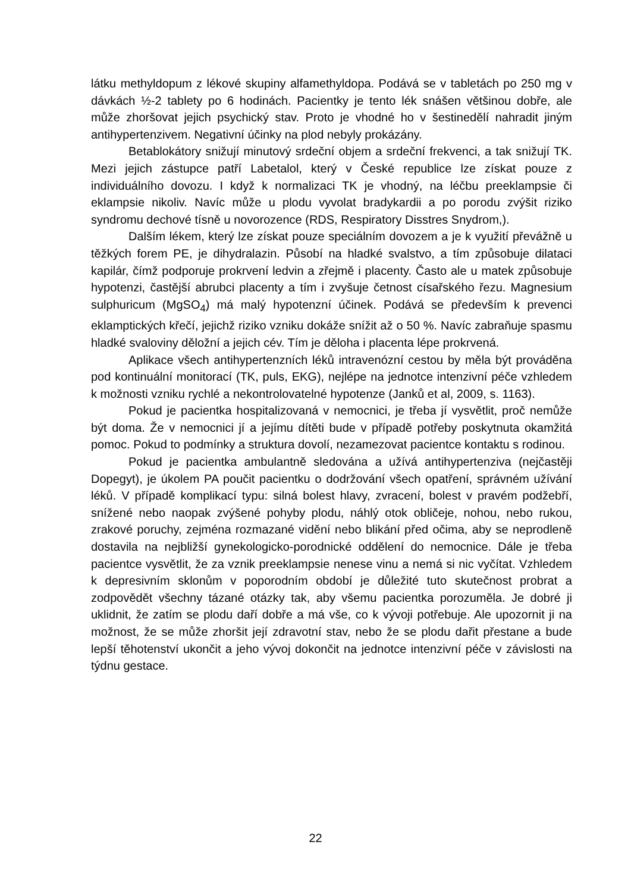látku methyldopum z lékové skupiny alfamethyldopa. Podává se v tabletách po 250 mg v dávkách ½-2 tablety po 6 hodinách. Pacientky je tento lék snášen většinou dobře, ale může zhoršovat jejich psychický stav. Proto je vhodné ho v šestinedělí nahradit jiným antihypertenzivem. Negativní účinky na plod nebyly prokázány.
Betablokátory snižují minutový srdeční objem a srdeční frekvenci, a tak snižují TK. Mezi jejich zástupce patří Labetalol, který v České republice lze získat pouze z individuálního dovozu. I když k normalizaci TK je vhodný, na léčbu preeklampsie či eklampsie nikoliv. Navíc může u plodu vyvolat bradykardii a po porodu zvýšit riziko syndromu dechové tísně u novorozence (RDS, Respiratory Disstres Snydrom,).
Dalším lékem, který lze získat pouze speciálním dovozem a je k využití převážně u těžkých forem PE, je dihydralazin. Působí na hladké svalstvo, a tím způsobuje dilataci kapilár, čímž podporuje prokrvení ledvin a zřejmě i placenty. Často ale u matek způsobuje hypotenzi, častější abrubci placenty a tím i zvyšuje četnost císařského řezu. Magnesium sulphuricum (MgSO<sub>4</sub>) má malý hypotenzní účinek. Podává se především k prevenci eklamptických křečí, jejichž riziko vzniku dokáže snížit až o 50 %. Navíc zabraňuje spasmu hladké svaloviny děložní a jejich cév. Tím je děloha i placenta lépe prokrvená.
Aplikace všech antihypertenzních léků intravenózní cestou by měla být prováděna pod kontinuální monitorací (TK, puls, EKG), nejlépe na jednotce intenzivní péče vzhledem k možnosti vzniku rychlé a nekontrolovatelné hypotenze (Janků et al, 2009, s. 1163).
Pokud je pacientka hospitalizovaná v nemocnici, je třeba jí vysvětlit, proč nemůže být doma. Že v nemocnici jí a jejímu dítěti bude v případě potřeby poskytnuta okamžitá pomoc. Pokud to podmínky a struktura dovolí, nezamezovat pacientce kontaktu s rodinou.
Pokud je pacientka ambulantně sledována a užívá antihypertenziva (nejčastěji Dopegyt), je úkolem PA poučit pacientku o dodržování všech opatření, správném užívání léků. V případě komplikací typu: silná bolest hlavy, zvracení, bolest v pravém podžebří, snížené nebo naopak zvýšené pohyby plodu, náhlý otok obličeje, nohou, nebo rukou, zrakové poruchy, zejména rozmazané vidění nebo blikání před očima, aby se neprodleně dostavila na nejbližší gynekologicko-porodnické oddělení do nemocnice. Dále je třeba pacientce vysvětlit, že za vznik preeklampsie nenese vinu a nemá si nic vyčítat. Vzhledem k depresivním sklonům v poporodním období je důležité tuto skutečnost probrat a zodpovědět všechny tázané otázky tak, aby všemu pacientka porozuměla. Je dobré ji uklidnit, že zatím se plodu daří dobře a má vše, co k vývoji potřebuje. Ale upozornit ji na možnost, že se může zhoršit její zdravotní stav, nebo že se plodu dařit přestane a bude lepší těhotenství ukončit a jeho vývoj dokončit na jednotce intenzivní péče v závislosti na týdnu gestace.
22